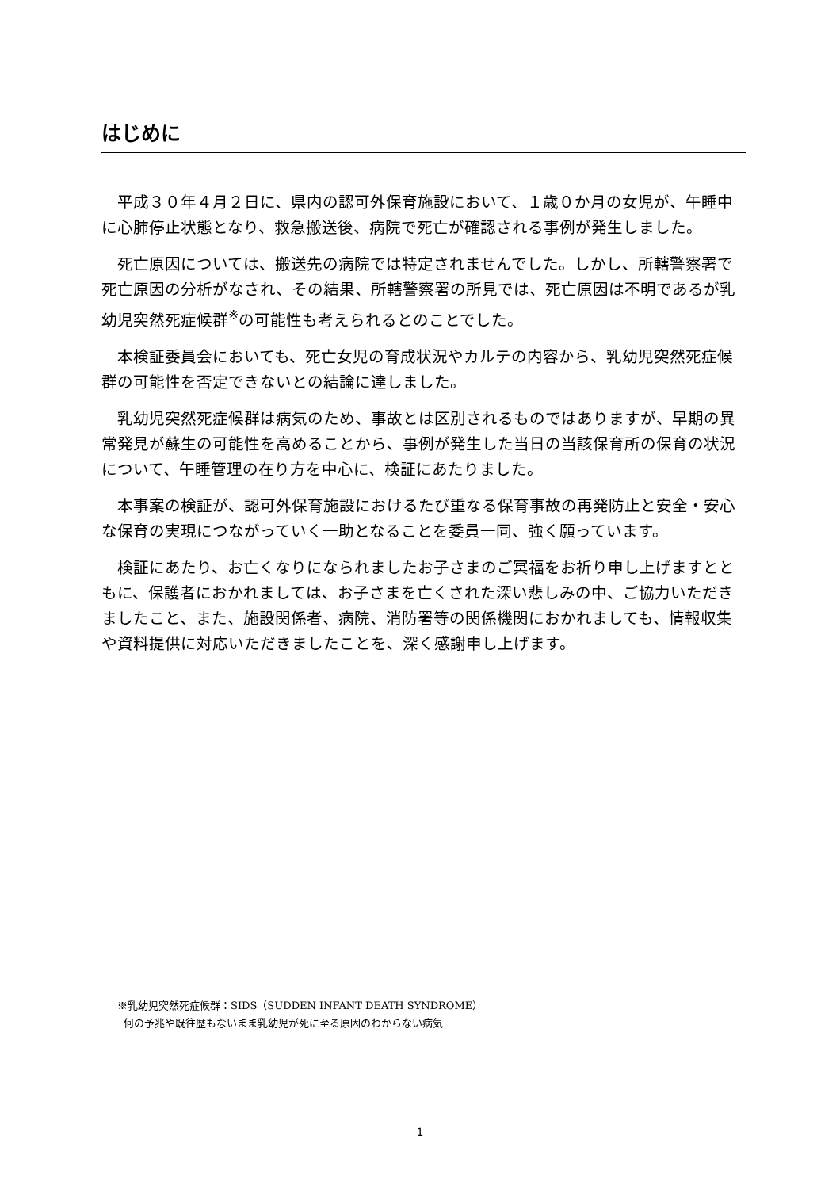はじめに
平成３０年４月２日に、県内の認可外保育施設において、１歳０か月の女児が、午睡中に心肺停止状態となり、救急搬送後、病院で死亡が確認される事例が発生しました。
死亡原因については、搬送先の病院では特定されませんでした。しかし、所轄警察署で死亡原因の分析がなされ、その結果、所轄警察署の所見では、死亡原因は不明であるが乳幼児突然死症候群<sup>※</sup>の可能性も考えられるとのことでした。
本検証委員会においても、死亡女児の育成状況やカルテの内容から、乳幼児突然死症候群の可能性を否定できないとの結論に達しました。
乳幼児突然死症候群は病気のため、事故とは区別されるものではありますが、早期の異常発見が蘇生の可能性を高めることから、事例が発生した当日の当該保育所の保育の状況について、午睡管理の在り方を中心に、検証にあたりました。
本事案の検証が、認可外保育施設におけるたび重なる保育事故の再発防止と安全・安心な保育の実現につながっていく一助となることを委員一同、強く願っています。
検証にあたり、お亡くなりになられましたお子さまのご冥福をお祈り申し上げますとともに、保護者におかれましては、お子さまを亡くされた深い悲しみの中、ご協力いただきましたこと、また、施設関係者、病院、消防署等の関係機関におかれましても、情報収集や資料提供に対応いただきましたことを、深く感謝申し上げます。
※乳幼児突然死症候群：SIDS（SUDDEN INFANT DEATH SYNDROME）
何の予兆や既往歴もないまま乳幼児が死に至る原因のわからない病気
1